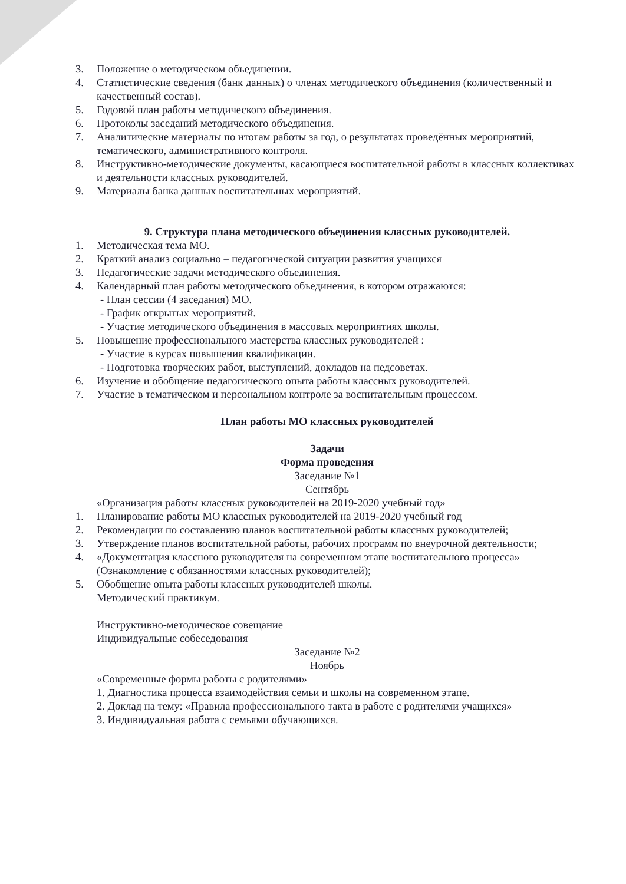3. Положение о методическом объединении.
4. Статистические сведения (банк данных) о членах методического объединения (количественный и качественный состав).
5. Годовой план работы методического объединения.
6. Протоколы заседаний методического объединения.
7. Аналитические материалы по итогам работы за год, о результатах проведённых мероприятий, тематического, административного контроля.
8. Инструктивно-методические документы, касающиеся воспитательной работы в классных коллективах и деятельности классных руководителей.
9. Материалы банка данных воспитательных мероприятий.
9. Структура плана методического объединения классных руководителей.
1. Методическая тема МО.
2. Краткий анализ социально – педагогической ситуации развития учащихся
3. Педагогические задачи методического объединения.
4. Календарный план работы методического объединения, в котором отражаются:
- План сессии (4 заседания) МО.
- График открытых мероприятий.
- Участие методического объединения в массовых мероприятиях школы.
5. Повышение профессионального мастерства классных руководителей :
- Участие в курсах повышения квалификации.
- Подготовка творческих работ, выступлений, докладов на педсоветах.
6. Изучение и обобщение педагогического опыта работы классных руководителей.
7. Участие в тематическом и персональном контроле за воспитательным процессом.
План работы МО классных руководителей
Задачи
Форма проведения
Заседание №1
Сентябрь
«Организация работы классных руководителей на 2019-2020 учебный год»
1. Планирование работы МО классных руководителей на 2019-2020 учебный год
2. Рекомендации по составлению планов воспитательной работы классных руководителей;
3. Утверждение планов воспитательной работы, рабочих программ по внеурочной деятельности;
4. «Документация классного руководителя на современном этапе воспитательного процесса» (Ознакомление с обязанностями классных руководителей);
5. Обобщение опыта работы классных руководителей школы.
Методический практикум.
Инструктивно-методическое совещание
Индивидуальные собеседования
Заседание №2
Ноябрь
«Современные формы работы с родителями»
1. Диагностика процесса взаимодействия семьи и школы на современном этапе.
2. Доклад на тему: «Правила профессионального такта в работе с родителями учащихся»
3. Индивидуальная работа с семьями обучающихся.